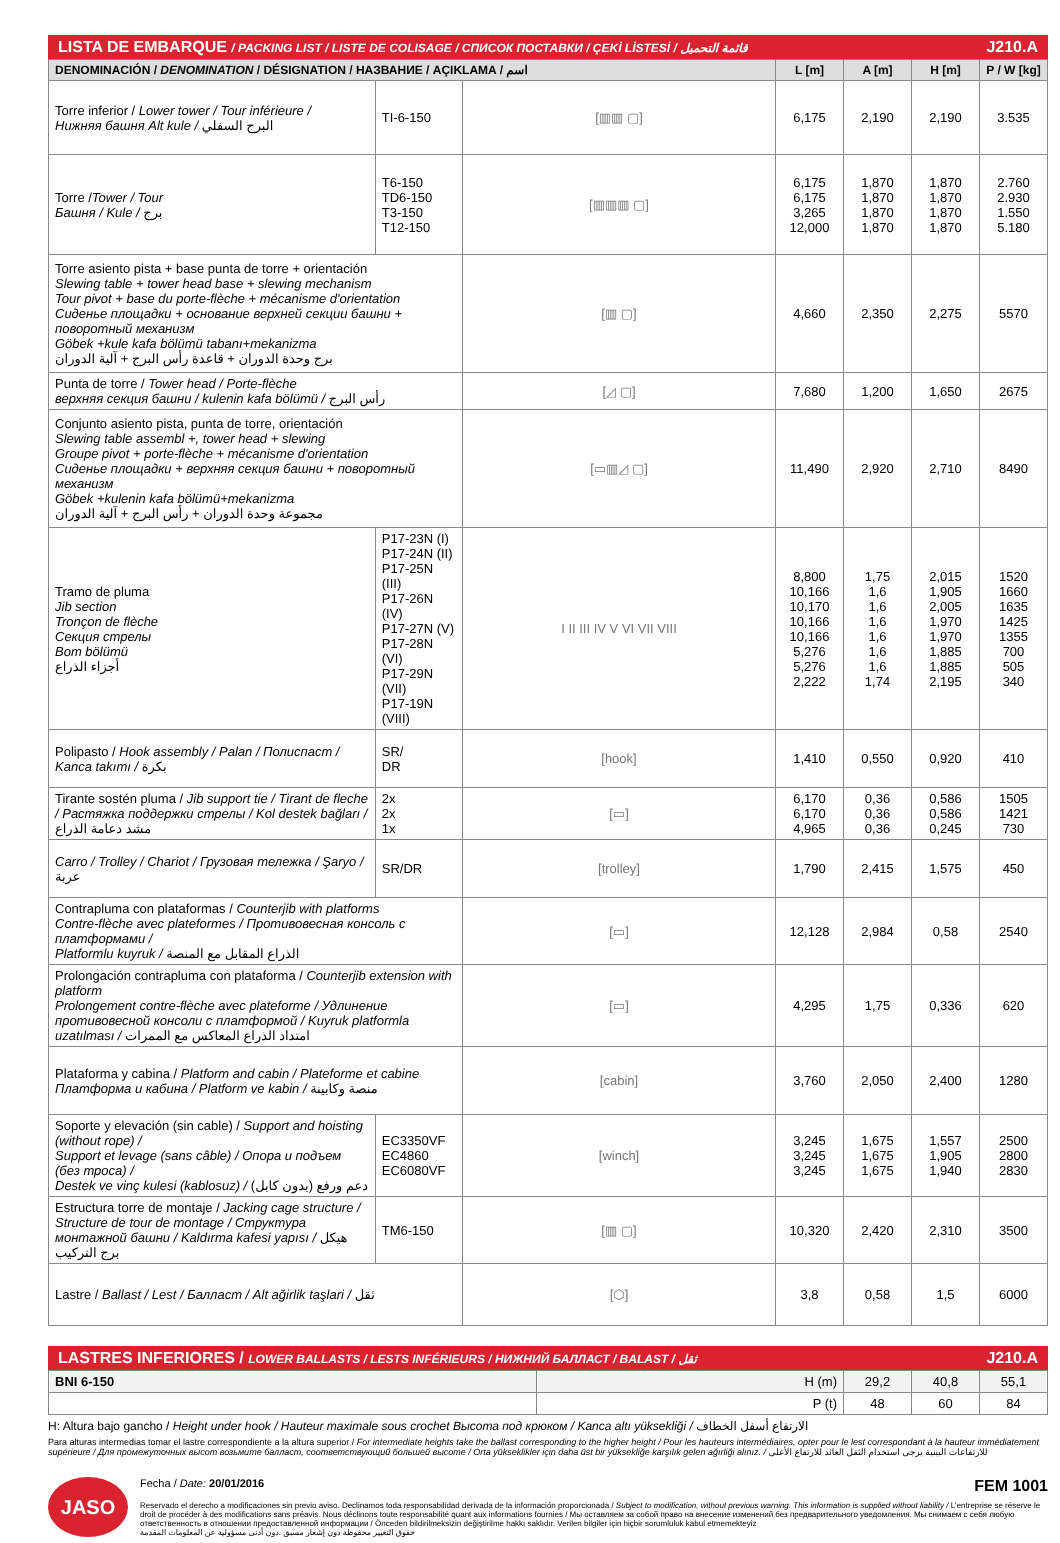LISTA DE EMBARQUE / PACKING LIST / LISTE DE COLISAGE / СПИСОК ПОСТАВКИ / ÇEKİ LİSTESİ / قائمة التحميل J210.A
| DENOMINACIÓN / DENOMINATION / DÉSIGNATION / НАЗВАНИЕ / AÇIKLAMA / اسم | | | L [m] | A [m] | H [m] | P / W [kg] |
| --- | --- | --- | --- | --- | --- | --- |
| Torre inferior / Lower tower / Tour inférieure / Нижняя башня Alt kule / البرج السفلي | TI-6-150 | [▥▥ ▢] | 6,175 | 2,190 | 2,190 | 3.535 |
| Torre / Tower / Tour Башня / Kule / برج | T6-150 TD6-150 T3-150 T12-150 | [▥▥▥ ▢] | 6,175 6,175 3,265 12,000 | 1,870 1,870 1,870 1,870 | 1,870 1,870 1,870 1,870 | 2.760 2.930 1.550 5.180 |
| Torre asiento pista + base punta de torre + orientación Slewing table + tower head base + slewing mechanism Tour pivot + base du porte-flèche + mécanisme d'orientation Сиденье площадки + основание верхней секции башни + поворотный механизм Göbek +kule kafa bölümü tabanı+mekanizma برج وحدة الدوران + قاعدة رأس البرج + آلية الدوران | | [▥ ▢] | 4,660 | 2,350 | 2,275 | 5570 |
| Punta de torre / Tower head / Porte-flèche верхняя секция башни / kulenin kafa bölümü / رأس البرج | | [◿ ▢] | 7,680 | 1,200 | 1,650 | 2675 |
| Conjunto asiento pista, punta de torre, orientación Slewing table assembl +, tower head + slewing Groupe pivot + porte-flèche + mécanisme d'orientation Сиденье площадки + верхняя секция башни + поворотный механизм Göbek +kulenin kafa bölümü+mekanizma مجموعة وحدة الدوران + رأس البرج + آلية الدوران | | [▭▥◿ ▢] | 11,490 | 2,920 | 2,710 | 8490 |
| Tramo de pluma Jib section Tronçon de flèche Секция стрелы Bom bölümü أجزاء الذراع | P17-23N (I) P17-24N (II) P17-25N (III) P17-26N (IV) P17-27N (V) P17-28N (VI) P17-29N (VII) P17-19N (VIII) | I II III IV V VI VII VIII | 8,800 10,166 10,170 10,166 10,166 5,276 5,276 2,222 | 1,75 1,6 1,6 1,6 1,6 1,6 1,6 1,74 | 2,015 1,905 2,005 1,970 1,970 1,885 1,885 2,195 | 1520 1660 1635 1425 1355 700 505 340 |
| Polipasto / Hook assembly / Palan / Полиспаст / Kanca takımı / بكرة | SR/ DR | [hook] | 1,410 | 0,550 | 0,920 | 410 |
| Tirante sostén pluma / Jib support tie / Tirant de fleche / Растяжка поддержки стрелы / Kol destek bağları / مشد دعامة الذراع | 2x 2x 1x | [▭] | 6,170 6,170 4,965 | 0,36 0,36 0,36 | 0,586 0,586 0,245 | 1505 1421 730 |
| Carro / Trolley / Chariot / Грузовая тележка / Şaryo / عربة | SR/DR | [trolley] | 1,790 | 2,415 | 1,575 | 450 |
| Contrapluma con plataformas / Counterjib with platforms Contre-flèche avec plateformes / Противовесная консоль с платформами / Platformlu kuyruk / الذراع المقابل مع المنصة | | [▭] | 12,128 | 2,984 | 0,58 | 2540 |
| Prolongación contrapluma con plataforma / Counterjib extension with platform Prolongement contre-flèche avec plateforme / Удлинение противовесной консоли с платформой / Kuyruk platformla uzatılması / امتداد الذراع المعاكس مع الممرات | | [▭] | 4,295 | 1,75 | 0,336 | 620 |
| Plataforma y cabina / Platform and cabin / Plateforme et cabine Платформа и кабина / Platform ve kabin / منصة وكابينة | | [cabin] | 3,760 | 2,050 | 2,400 | 1280 |
| Soporte y elevación (sin cable) / Support and hoisting (without rope) / Support et levage (sans câble) / Опора и подъем (без троса) / Destek ve vinç kulesi (kablosuz) / دعم ورفع (بدون كابل) | EC3350VF EC4860 EC6080VF | [winch] | 3,245 3,245 3,245 | 1,675 1,675 1,675 | 1,557 1,905 1,940 | 2500 2800 2830 |
| Estructura torre de montaje / Jacking cage structure / Structure de tour de montage / Структура монтажной башни / Kaldırma kafesi yapısı / هيكل برج التركيب | TM6-150 | [▥ ▢] | 10,320 | 2,420 | 2,310 | 3500 |
| Lastre / Ballast / Lest / Балласт / Alt ağirlik taşlari / ثقل | | [⬡] | 3,8 | 0,58 | 1,5 | 6000 |
LASTRES INFERIORES / LOWER BALLASTS / LESTS INFÉRIEURS / НИЖНИЙ БАЛЛАСТ / BALAST / ثقل J210.A
| BNI 6-150 | H (m) | 29,2 | 40,8 | 55,1 |
| | P (t) | 48 | 60 | 84 |
H: Altura bajo gancho / Height under hook / Hauteur maximale sous crochet Высота под крюком / Kanca altı yüksekliği / الارتفاع أسفل الخطاف
Para alturas intermedias tomar el lastre correspondiente a la altura superior / For intermediate heights take the ballast corresponding to the higher height / Pour les hauteurs intermédiaires, opter pour le lest correspondant à la hauteur immédiatement supérieure / Для промежуточных высот возьмите балласт, соответствующий большей высоте / Orta yükseklikler için daha üst bir yüksekliğe karşılık gelen ağırliği alınız. / للارتفاعات البينية يرجى استخدام الثقل العائد للارتفاع الأعلى
JASO
Fecha / Date: 20/01/2016 FEM 1001
Reservado el derecho a modificaciones sin previo aviso. Declinamos toda responsabilidad derivada de la información proporcionada / Subject to modification, without previous warning. This information is supplied without liability / L'entreprise se réserve le droit de procéder à des modifications sans préavis. Nous déclinons toute responsabilité quant aux informations fournies / Мы оставляем за собой право на внесение изменений без предварительного уведомления. Мы снимаем с себя любую ответственность в отношении предоставленной информации / Önceden bildirilmeksizin değiştirilme hakkı saklıdır. Verilen bilgiler için hiçbir sorumluluk kabul etmemekteyiz
حقوق التغيير محفوظة دون إشعار مسبق .دون أدنى مسؤولية عن المعلومات المقدمة